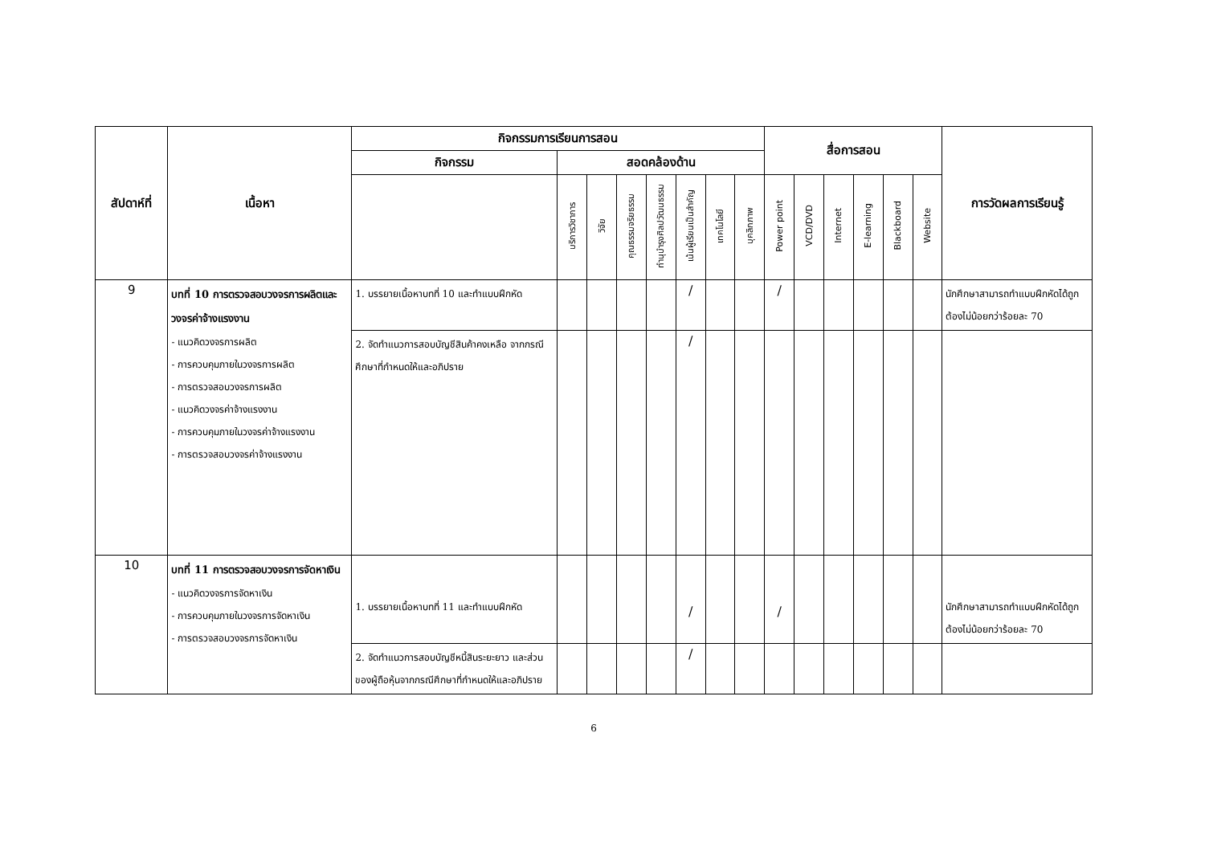| สัปดาห์ที่ | เนื้อหา | กิจกรรมการเรียนการสอน | | | | | | | | สื่อการสอน | | | | | | การวัดผลการเรียนรู้ |
| --- | --- | --- | --- | --- | --- | --- | --- | --- | --- | --- | --- | --- | --- | --- | --- | --- |
| | | กิจกรรม | สอดคล้องด้าน | | | | | | | | | | | | | |
| | | | บริการวิชาการ | วิจัย | คุณธรรมจริยธรรม | ทำนุบำรุงศิลปวัฒนธรรม | เน้นผู้เรียนเป็นสำคัญ | เทคโนโลยี | บุคลิกภาพ | Power point | VCD/DVD | Internet | E-learning | Blackboard | Website | |
| 9 | บทที่ 10 การตรวจสอบวงจรการผลิตและวงจรค่าจ้างแรงงาน - แนวคิดวงจรการผลิต - การควบคุมภายในวงจรการผลิต - การตรวจสอบวงจรการผลิต - แนวคิดวงจรค่าจ้างแรงงาน - การควบคุมภายในวงจรค่าจ้างแรงงาน - การตรวจสอบวงจรค่าจ้างแรงงาน | 1. บรรยายเนื้อหาบทที่ 10 และทำแบบฝึกหัด | | | | | / | | | / | | | | | | นักศึกษาสามารถทำแบบฝึกหัดได้ถูกต้องไม่น้อยกว่าร้อยละ 70 |
| | | 2. จัดทำแนวการสอบบัญชีสินค้าคงเหลือ จากกรณีศึกษาที่กำหนดให้และอภิปราย | | | | | / | | | | | | | | | |
| 10 | บทที่ 11 การตรวจสอบวงจรการจัดหาเงิน - แนวคิดวงจรการจัดหาเงิน - การควบคุมภายในวงจรการจัดหาเงิน - การตรวจสอบวงจรการจัดหาเงิน | 1. บรรยายเนื้อหาบทที่ 11 และทำแบบฝึกหัด | | | | | / | | | / | | | | | | นักศึกษาสามารถทำแบบฝึกหัดได้ถูกต้องไม่น้อยกว่าร้อยละ 70 |
| | | 2. จัดทำแนวการสอบบัญชีหนี้สินระยะยาว และส่วนของผู้ถือหุ้นจากกรณีศึกษาที่กำหนดให้และอภิปราย | | | | | / | | | | | | | | | |
6